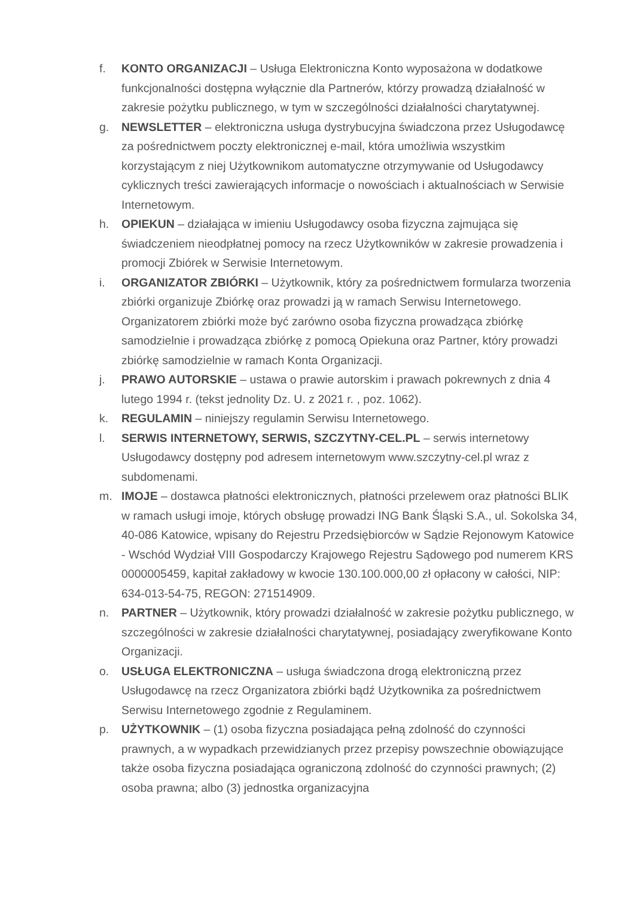f. KONTO ORGANIZACJI – Usługa Elektroniczna Konto wyposażona w dodatkowe funkcjonalności dostępna wyłącznie dla Partnerów, którzy prowadzą działalność w zakresie pożytku publicznego, w tym w szczególności działalności charytatywnej.
g. NEWSLETTER – elektroniczna usługa dystrybucyjna świadczona przez Usługodawcę za pośrednictwem poczty elektronicznej e-mail, która umożliwia wszystkim korzystającym z niej Użytkownikom automatyczne otrzymywanie od Usługodawcy cyklicznych treści zawierających informacje o nowościach i aktualnościach w Serwisie Internetowym.
h. OPIEKUN – działająca w imieniu Usługodawcy osoba fizyczna zajmująca się świadczeniem nieodpłatnej pomocy na rzecz Użytkowników w zakresie prowadzenia i promocji Zbiórek w Serwisie Internetowym.
i. ORGANIZATOR ZBIÓRKI – Użytkownik, który za pośrednictwem formularza tworzenia zbiórki organizuje Zbiórkę oraz prowadzi ją w ramach Serwisu Internetowego. Organizatorem zbiórki może być zarówno osoba fizyczna prowadząca zbiórkę samodzielnie i prowadząca zbiórkę z pomocą Opiekuna oraz Partner, który prowadzi zbiórkę samodzielnie w ramach Konta Organizacji.
j. PRAWO AUTORSKIE – ustawa o prawie autorskim i prawach pokrewnych z dnia 4 lutego 1994 r. (tekst jednolity Dz. U. z 2021 r. , poz. 1062).
k. REGULAMIN – niniejszy regulamin Serwisu Internetowego.
l. SERWIS INTERNETOWY, SERWIS, SZCZYTNY-CEL.PL – serwis internetowy Usługodawcy dostępny pod adresem internetowym www.szczytny-cel.pl wraz z subdomenami.
m. IMOJE – dostawca płatności elektronicznych, płatności przelewem oraz płatności BLIK w ramach usługi imoje, których obsługę prowadzi ING Bank Śląski S.A., ul. Sokolska 34, 40-086 Katowice, wpisany do Rejestru Przedsiębiorców w Sądzie Rejonowym Katowice - Wschód Wydział VIII Gospodarczy Krajowego Rejestru Sądowego pod numerem KRS 0000005459, kapitał zakładowy w kwocie 130.100.000,00 zł opłacony w całości, NIP: 634-013-54-75, REGON: 271514909.
n. PARTNER – Użytkownik, który prowadzi działalność w zakresie pożytku publicznego, w szczególności w zakresie działalności charytatywnej, posiadający zweryfikowane Konto Organizacji.
o. USŁUGA ELEKTRONICZNA – usługa świadczona drogą elektroniczną przez Usługodawcę na rzecz Organizatora zbiórki bądź Użytkownika za pośrednictwem Serwisu Internetowego zgodnie z Regulaminem.
p. UŻYTKOWNIK – (1) osoba fizyczna posiadająca pełną zdolność do czynności prawnych, a w wypadkach przewidzianych przez przepisy powszechnie obowiązujące także osoba fizyczna posiadająca ograniczoną zdolność do czynności prawnych; (2) osoba prawna; albo (3) jednostka organizacyjna